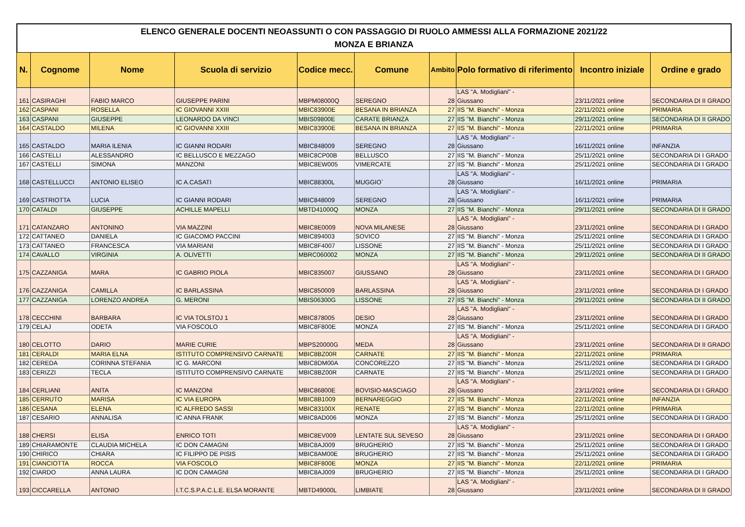ELENCO GENERALE DOCENTI NEOASSUNTI O CON PASSAGGIO DI RUOLO AMMESSI ALLA FORMAZIONE 2021/22
MONZA E BRIANZA
| N. | Cognome | Nome | Scuola di servizio | Codice mecc. | Comune | Ambito | Polo formativo di riferimento | Incontro iniziale | Ordine e grado |
| --- | --- | --- | --- | --- | --- | --- | --- | --- | --- |
| 161 | CASIRAGHI | FABIO MARCO | GIUSEPPE PARINI | MBPM08000Q | SEREGNO | 28 | LAS "A. Modigliani" - Giussano | 23/11/2021 online | SECONDARIA DI II GRADO |
| 162 | CASPANI | ROSELLA | IC GIOVANNI XXIII | MBIC83900E | BESANA IN BRIANZA | 27 | IIS "M. Bianchi" - Monza | 22/11/2021 online | PRIMARIA |
| 163 | CASPANI | GIUSEPPE | LEONARDO DA VINCI | MBIS09800E | CARATE BRIANZA | 27 | IIS "M. Bianchi" - Monza | 29/11/2021 online | SECONDARIA DI II GRADO |
| 164 | CASTALDO | MILENA | IC GIOVANNI XXIII | MBIC83900E | BESANA IN BRIANZA | 27 | IIS "M. Bianchi" - Monza | 22/11/2021 online | PRIMARIA |
| 165 | CASTALDO | MARIA ILENIA | IC GIANNI RODARI | MBIC848009 | SEREGNO | 28 | LAS "A. Modigliani" - Giussano | 16/11/2021 online | INFANZIA |
| 166 | CASTELLI | ALESSANDRO | IC BELLUSCO E MEZZAGO | MBIC8CP00B | BELLUSCO | 27 | IIS "M. Bianchi" - Monza | 25/11/2021 online | SECONDARIA DI I GRADO |
| 167 | CASTELLI | SIMONA | MANZONI | MBIC8EW005 | VIMERCATE | 27 | IIS "M. Bianchi" - Monza | 25/11/2021 online | SECONDARIA DI I GRADO |
| 168 | CASTELLUCCI | ANTONIO ELISEO | IC A.CASATI | MBIC88300L | MUGGIO` | 28 | LAS "A. Modigliani" - Giussano | 16/11/2021 online | PRIMARIA |
| 169 | CASTRIOTTA | LUCIA | IC GIANNI RODARI | MBIC848009 | SEREGNO | 28 | LAS "A. Modigliani" - Giussano | 16/11/2021 online | PRIMARIA |
| 170 | CATALDI | GIUSEPPE | ACHILLE MAPELLI | MBTD41000Q | MONZA | 27 | IIS "M. Bianchi" - Monza | 29/11/2021 online | SECONDARIA DI II GRADO |
| 171 | CATANZARO | ANTONINO | VIA MAZZINI | MBIC8E0009 | NOVA MILANESE | 28 | LAS "A. Modigliani" - Giussano | 23/11/2021 online | SECONDARIA DI I GRADO |
| 172 | CATTANEO | DANIELA | IC GIACOMO PACCINI | MBIC894003 | SOVICO | 27 | IIS "M. Bianchi" - Monza | 25/11/2021 online | SECONDARIA DI I GRADO |
| 173 | CATTANEO | FRANCESCA | VIA MARIANI | MBIC8F4007 | LISSONE | 27 | IIS "M. Bianchi" - Monza | 25/11/2021 online | SECONDARIA DI I GRADO |
| 174 | CAVALLO | VIRGINIA | A. OLIVETTI | MBRC060002 | MONZA | 27 | IIS "M. Bianchi" - Monza | 29/11/2021 online | SECONDARIA DI II GRADO |
| 175 | CAZZANIGA | MARA | IC GABRIO PIOLA | MBIC835007 | GIUSSANO | 28 | LAS "A. Modigliani" - Giussano | 23/11/2021 online | SECONDARIA DI I GRADO |
| 176 | CAZZANIGA | CAMILLA | IC BARLASSINA | MBIC850009 | BARLASSINA | 28 | LAS "A. Modigliani" - Giussano | 23/11/2021 online | SECONDARIA DI I GRADO |
| 177 | CAZZANIGA | LORENZO ANDREA | G. MERONI | MBIS06300G | LISSONE | 27 | IIS "M. Bianchi" - Monza | 29/11/2021 online | SECONDARIA DI II GRADO |
| 178 | CECCHINI | BARBARA | IC VIA TOLSTOJ 1 | MBIC878005 | DESIO | 28 | LAS "A. Modigliani" - Giussano | 23/11/2021 online | SECONDARIA DI I GRADO |
| 179 | CELAJ | ODETA | VIA FOSCOLO | MBIC8F800E | MONZA | 27 | IIS "M. Bianchi" - Monza | 25/11/2021 online | SECONDARIA DI I GRADO |
| 180 | CELOTTO | DARIO | MARIE CURIE | MBPS20000G | MEDA | 28 | LAS "A. Modigliani" - Giussano | 23/11/2021 online | SECONDARIA DI II GRADO |
| 181 | CERALDI | MARIA ELNA | ISTITUTO COMPRENSIVO CARNATE | MBIC8BZ00R | CARNATE | 27 | IIS "M. Bianchi" - Monza | 22/11/2021 online | PRIMARIA |
| 182 | CEREDA | CORINNA STEFANIA | IC G. MARCONI | MBIC8DM00A | CONCOREZZO | 27 | IIS "M. Bianchi" - Monza | 25/11/2021 online | SECONDARIA DI I GRADO |
| 183 | CERIZZI | TECLA | ISTITUTO COMPRENSIVO CARNATE | MBIC8BZ00R | CARNATE | 27 | IIS "M. Bianchi" - Monza | 25/11/2021 online | SECONDARIA DI I GRADO |
| 184 | CERLIANI | ANITA | IC MANZONI | MBIC86800E | BOVISIO-MASCIAGO | 28 | LAS "A. Modigliani" - Giussano | 23/11/2021 online | SECONDARIA DI I GRADO |
| 185 | CERRUTO | MARISA | IC VIA EUROPA | MBIC8B1009 | BERNAREGGIO | 27 | IIS "M. Bianchi" - Monza | 22/11/2021 online | INFANZIA |
| 186 | CESANA | ELENA | IC ALFREDO SASSI | MBIC83100X | RENATE | 27 | IIS "M. Bianchi" - Monza | 22/11/2021 online | PRIMARIA |
| 187 | CESARIO | ANNALISA | IC ANNA FRANK | MBIC8AD006 | MONZA | 27 | IIS "M. Bianchi" - Monza | 25/11/2021 online | SECONDARIA DI I GRADO |
| 188 | CHERSI | ELISA | ENRICO TOTI | MBIC8EV009 | LENTATE SUL SEVESO | 28 | LAS "A. Modigliani" - Giussano | 23/11/2021 online | SECONDARIA DI I GRADO |
| 189 | CHIARAMONTE | CLAUDIA MICHELA | IC DON CAMAGNI | MBIC8AJ009 | BRUGHERIO | 27 | IIS "M. Bianchi" - Monza | 25/11/2021 online | SECONDARIA DI I GRADO |
| 190 | CHIRICO | CHIARA | IC FILIPPO DE PISIS | MBIC8AM00E | BRUGHERIO | 27 | IIS "M. Bianchi" - Monza | 25/11/2021 online | SECONDARIA DI I GRADO |
| 191 | CIANCIOTTA | ROCCA | VIA FOSCOLO | MBIC8F800E | MONZA | 27 | IIS "M. Bianchi" - Monza | 22/11/2021 online | PRIMARIA |
| 192 | CIARDO | ANNA LAURA | IC DON CAMAGNI | MBIC8AJ009 | BRUGHERIO | 27 | IIS "M. Bianchi" - Monza | 25/11/2021 online | SECONDARIA DI I GRADO |
| 193 | CICCARELLA | ANTONIO | I.T.C.S.P.A.C.L.E. ELSA MORANTE | MBTD49000L | LIMBIATE | 28 | LAS "A. Modigliani" - Giussano | 23/11/2021 online | SECONDARIA DI II GRADO |